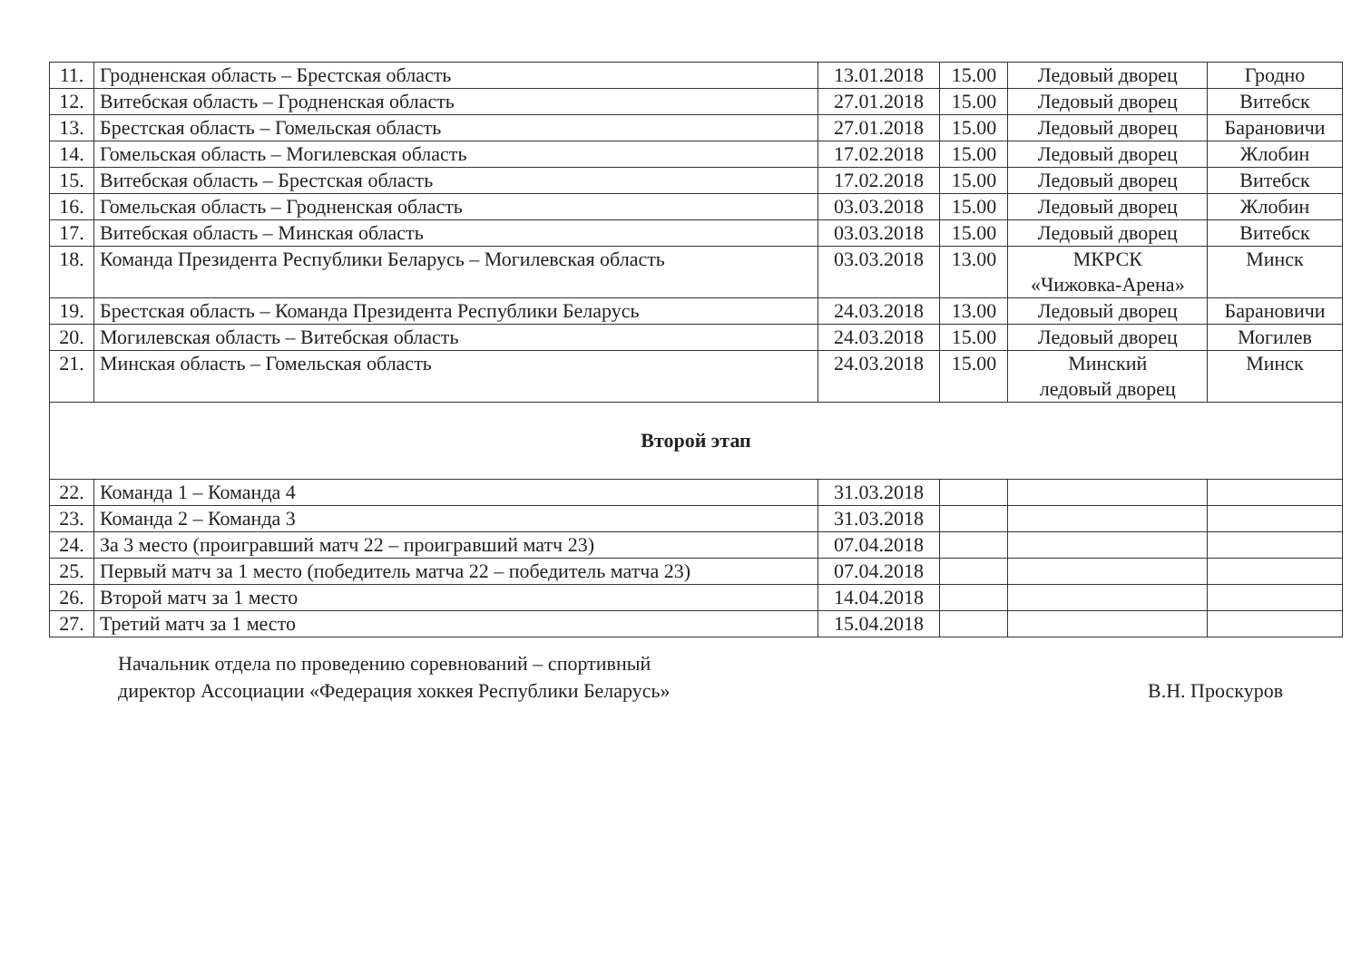| 11. | Гродненская область – Брестская область | 13.01.2018 | 15.00 | Ледовый дворец | Гродно |
| 12. | Витебская область – Гродненская область | 27.01.2018 | 15.00 | Ледовый дворец | Витебск |
| 13. | Брестская область – Гомельская область | 27.01.2018 | 15.00 | Ледовый дворец | Барановичи |
| 14. | Гомельская область – Могилевская область | 17.02.2018 | 15.00 | Ледовый дворец | Жлобин |
| 15. | Витебская область – Брестская область | 17.02.2018 | 15.00 | Ледовый дворец | Витебск |
| 16. | Гомельская область – Гродненская область | 03.03.2018 | 15.00 | Ледовый дворец | Жлобин |
| 17. | Витебская область – Минская область | 03.03.2018 | 15.00 | Ледовый дворец | Витебск |
| 18. | Команда Президента Республики Беларусь – Могилевская область | 03.03.2018 | 13.00 | МКРСК «Чижовка-Арена» | Минск |
| 19. | Брестская область – Команда Президента Республики Беларусь | 24.03.2018 | 13.00 | Ледовый дворец | Барановичи |
| 20. | Могилевская область – Витебская область | 24.03.2018 | 15.00 | Ледовый дворец | Могилев |
| 21. | Минская область – Гомельская область | 24.03.2018 | 15.00 | Минский ледовый дворец | Минск |
| Второй этап | | | | | |
| 22. | Команда 1 – Команда 4 | 31.03.2018 | | | |
| 23. | Команда 2 – Команда 3 | 31.03.2018 | | | |
| 24. | За 3 место (проигравший матч 22 – проигравший матч 23) | 07.04.2018 | | | |
| 25. | Первый матч за 1 место (победитель матча 22 – победитель матча 23) | 07.04.2018 | | | |
| 26. | Второй матч за 1 место | 14.04.2018 | | | |
| 27. | Третий матч за 1 место | 15.04.2018 | | | |
Начальник отдела по проведению соревнований – спортивный
директор Ассоциации «Федерация хоккея Республики Беларусь»
В.Н. Проскуров